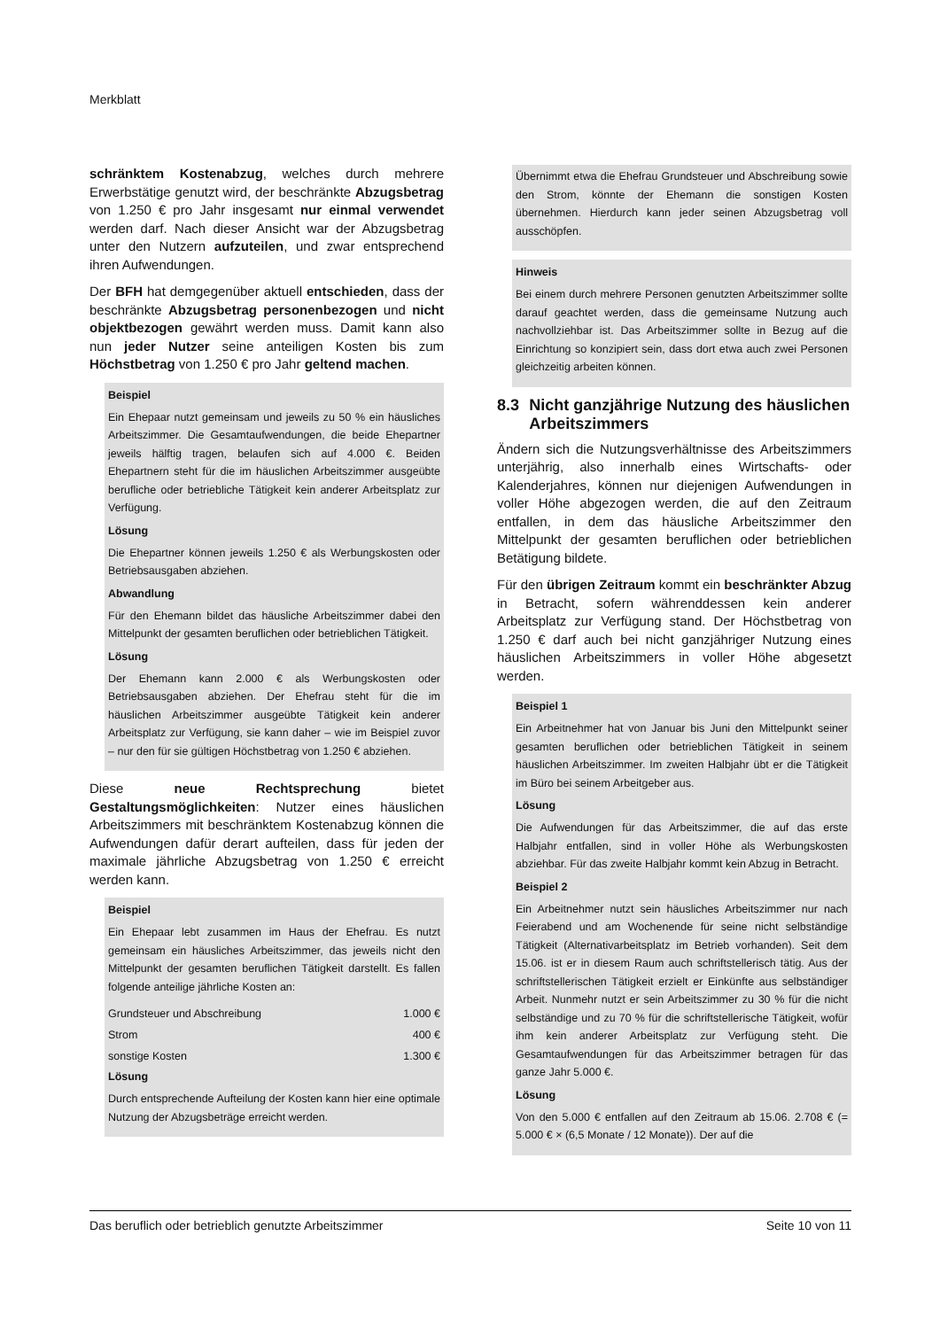Merkblatt
schränktem Kostenabzug, welches durch mehrere Erwerbstätige genutzt wird, der beschränkte Abzugsbetrag von 1.250 € pro Jahr insgesamt nur einmal verwendet werden darf. Nach dieser Ansicht war der Abzugsbetrag unter den Nutzern aufzuteilen, und zwar entsprechend ihren Aufwendungen.
Der BFH hat demgegenüber aktuell entschieden, dass der beschränkte Abzugsbetrag personenbezogen und nicht objektbezogen gewährt werden muss. Damit kann also nun jeder Nutzer seine anteiligen Kosten bis zum Höchstbetrag von 1.250 € pro Jahr geltend machen.
Beispiel
Ein Ehepaar nutzt gemeinsam und jeweils zu 50 % ein häusliches Arbeitszimmer. Die Gesamtaufwendungen, die beide Ehepartner jeweils hälftig tragen, belaufen sich auf 4.000 €. Beiden Ehepartnern steht für die im häuslichen Arbeitszimmer ausgeübte berufliche oder betriebliche Tätigkeit kein anderer Arbeitsplatz zur Verfügung.
Lösung
Die Ehepartner können jeweils 1.250 € als Werbungskosten oder Betriebsausgaben abziehen.
Abwandlung
Für den Ehemann bildet das häusliche Arbeitszimmer dabei den Mittelpunkt der gesamten beruflichen oder betrieblichen Tätigkeit.
Lösung
Der Ehemann kann 2.000 € als Werbungskosten oder Betriebsausgaben abziehen. Der Ehefrau steht für die im häuslichen Arbeitszimmer ausgeübte Tätigkeit kein anderer Arbeitsplatz zur Verfügung, sie kann daher – wie im Beispiel zuvor – nur den für sie gültigen Höchstbetrag von 1.250 € abziehen.
Diese neue Rechtsprechung bietet Gestaltungsmöglichkeiten: Nutzer eines häuslichen Arbeitszimmers mit beschränktem Kostenabzug können die Aufwendungen dafür derart aufteilen, dass für jeden der maximale jährliche Abzugsbetrag von 1.250 € erreicht werden kann.
Beispiel
Ein Ehepaar lebt zusammen im Haus der Ehefrau. Es nutzt gemeinsam ein häusliches Arbeitszimmer, das jeweils nicht den Mittelpunkt der gesamten beruflichen Tätigkeit darstellt. Es fallen folgende anteilige jährliche Kosten an:
| Grundsteuer und Abschreibung | 1.000 € |
| Strom | 400 € |
| sonstige Kosten | 1.300 € |
Lösung
Durch entsprechende Aufteilung der Kosten kann hier eine optimale Nutzung der Abzugsbeträge erreicht werden.
Übernimmt etwa die Ehefrau Grundsteuer und Abschreibung sowie den Strom, könnte der Ehemann die sonstigen Kosten übernehmen. Hierdurch kann jeder seinen Abzugsbetrag voll ausschöpfen.
Hinweis
Bei einem durch mehrere Personen genutzten Arbeitszimmer sollte darauf geachtet werden, dass die gemeinsame Nutzung auch nachvollziehbar ist. Das Arbeitszimmer sollte in Bezug auf die Einrichtung so konzipiert sein, dass dort etwa auch zwei Personen gleichzeitig arbeiten können.
8.3 Nicht ganzjährige Nutzung des häuslichen Arbeitszimmers
Ändern sich die Nutzungsverhältnisse des Arbeitszimmers unterjährig, also innerhalb eines Wirtschafts- oder Kalenderjahres, können nur diejenigen Aufwendungen in voller Höhe abgezogen werden, die auf den Zeitraum entfallen, in dem das häusliche Arbeitszimmer den Mittelpunkt der gesamten beruflichen oder betrieblichen Betätigung bildete.
Für den übrigen Zeitraum kommt ein beschränkter Abzug in Betracht, sofern währenddessen kein anderer Arbeitsplatz zur Verfügung stand. Der Höchstbetrag von 1.250 € darf auch bei nicht ganzjähriger Nutzung eines häuslichen Arbeitszimmers in voller Höhe abgesetzt werden.
Beispiel 1
Ein Arbeitnehmer hat von Januar bis Juni den Mittelpunkt seiner gesamten beruflichen oder betrieblichen Tätigkeit in seinem häuslichen Arbeitszimmer. Im zweiten Halbjahr übt er die Tätigkeit im Büro bei seinem Arbeitgeber aus.
Lösung
Die Aufwendungen für das Arbeitszimmer, die auf das erste Halbjahr entfallen, sind in voller Höhe als Werbungskosten abziehbar. Für das zweite Halbjahr kommt kein Abzug in Betracht.
Beispiel 2
Ein Arbeitnehmer nutzt sein häusliches Arbeitszimmer nur nach Feierabend und am Wochenende für seine nicht selbständige Tätigkeit (Alternativarbeitsplatz im Betrieb vorhanden). Seit dem 15.06. ist er in diesem Raum auch schriftstellerisch tätig. Aus der schriftstellerischen Tätigkeit erzielt er Einkünfte aus selbständiger Arbeit. Nunmehr nutzt er sein Arbeitszimmer zu 30 % für die nicht selbständige und zu 70 % für die schriftstellerische Tätigkeit, wofür ihm kein anderer Arbeitsplatz zur Verfügung steht. Die Gesamtaufwendungen für das Arbeitszimmer betragen für das ganze Jahr 5.000 €.
Lösung
Von den 5.000 € entfallen auf den Zeitraum ab 15.06. 2.708 € (= 5.000 € × (6,5 Monate / 12 Monate)). Der auf die
Das beruflich oder betrieblich genutzte Arbeitszimmer Seite 10 von 11